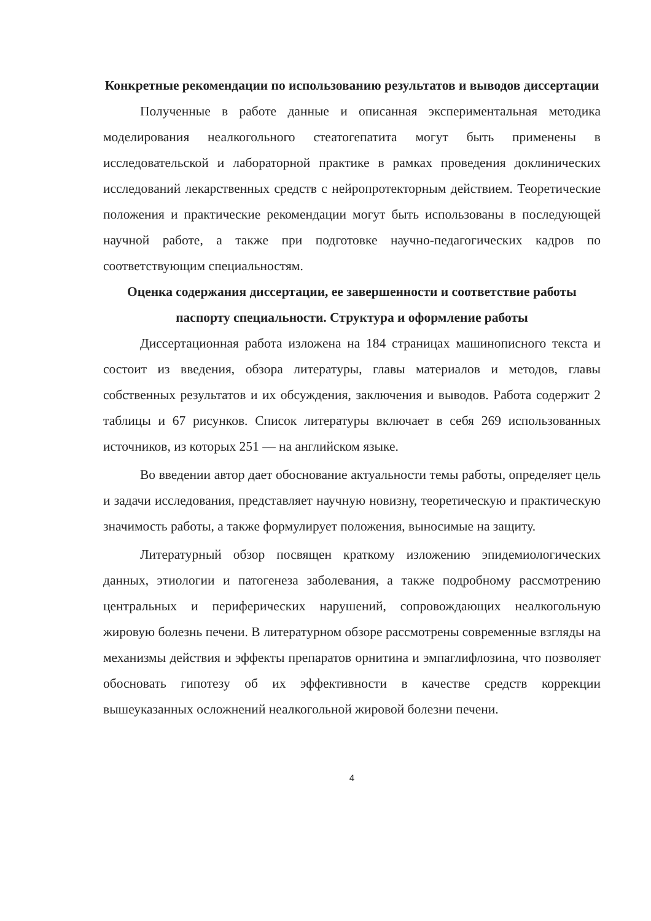Конкретные рекомендации по использованию результатов и выводов диссертации
Полученные в работе данные и описанная экспериментальная методика моделирования неалкогольного стеатогепатита могут быть применены в исследовательской и лабораторной практике в рамках проведения доклинических исследований лекарственных средств с нейропротекторным действием. Теоретические положения и практические рекомендации могут быть использованы в последующей научной работе, а также при подготовке научно-педагогических кадров по соответствующим специальностям.
Оценка содержания диссертации, ее завершенности и соответствие работы паспорту специальности. Структура и оформление работы
Диссертационная работа изложена на 184 страницах машинописного текста и состоит из введения, обзора литературы, главы материалов и методов, главы собственных результатов и их обсуждения, заключения и выводов. Работа содержит 2 таблицы и 67 рисунков. Список литературы включает в себя 269 использованных источников, из которых 251 — на английском языке.
Во введении автор дает обоснование актуальности темы работы, определяет цель и задачи исследования, представляет научную новизну, теоретическую и практическую значимость работы, а также формулирует положения, выносимые на защиту.
Литературный обзор посвящен краткому изложению эпидемиологических данных, этиологии и патогенеза заболевания, а также подробному рассмотрению центральных и периферических нарушений, сопровождающих неалкогольную жировую болезнь печени. В литературном обзоре рассмотрены современные взгляды на механизмы действия и эффекты препаратов орнитина и эмпаглифлозина, что позволяет обосновать гипотезу об их эффективности в качестве средств коррекции вышеуказанных осложнений неалкогольной жировой болезни печени.
4